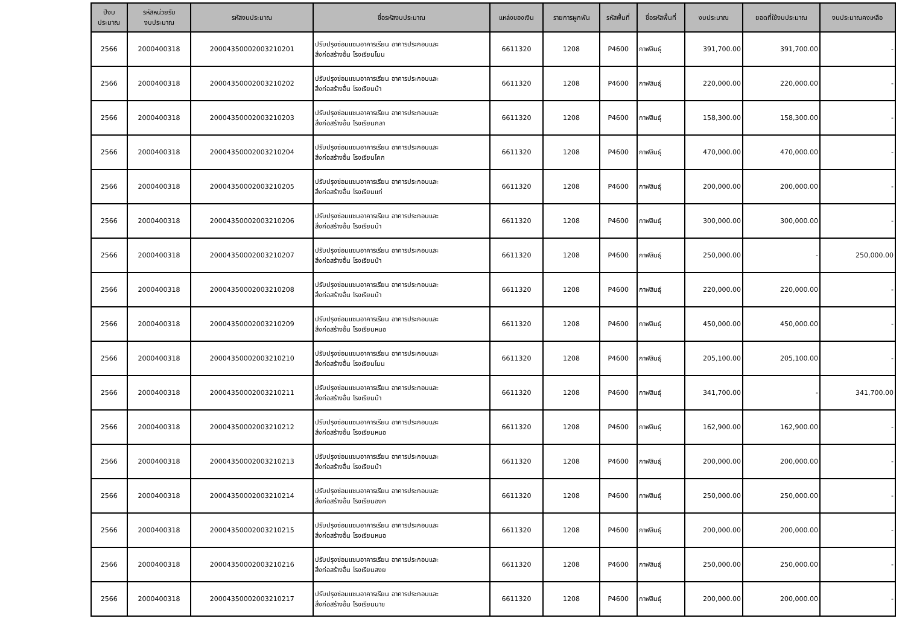| ปีงบ ประมาณ | รหัสหน่วยรับ งบประมาณ | รหัสงบประมาณ | ชื่อรหัสงบประมาณ | แหล่งของเงิน | รายการผูกพัน | รหัสพื้นที่ | ชื่อรหัสพื้นที่ | งบประมาณ | ยอดที่ใช้งบประมาณ | งบประมาณคงเหลือ |
| --- | --- | --- | --- | --- | --- | --- | --- | --- | --- | --- |
| 2566 | 2000400318 | 20004350002003210201 | ปรับปรุงซ่อมแซมอาคารเรียน อาคารประกอบและ สิ่งก่อสร้างอื่น โรงเรียนโนน | 6611320 | 1208 | P4600 | กาฬสินธุ์ | 391,700.00 | 391,700.00 | - |
| 2566 | 2000400318 | 20004350002003210202 | ปรับปรุงซ่อมแซมอาคารเรียน อาคารประกอบและ สิ่งก่อสร้างอื่น โรงเรียนบ้า | 6611320 | 1208 | P4600 | กาฬสินธุ์ | 220,000.00 | 220,000.00 | - |
| 2566 | 2000400318 | 20004350002003210203 | ปรับปรุงซ่อมแซมอาคารเรียน อาคารประกอบและ สิ่งก่อสร้างอื่น โรงเรียนกลา | 6611320 | 1208 | P4600 | กาฬสินธุ์ | 158,300.00 | 158,300.00 | - |
| 2566 | 2000400318 | 20004350002003210204 | ปรับปรุงซ่อมแซมอาคารเรียน อาคารประกอบและ สิ่งก่อสร้างอื่น โรงเรียนโคก | 6611320 | 1208 | P4600 | กาฬสินธุ์ | 470,000.00 | 470,000.00 | - |
| 2566 | 2000400318 | 20004350002003210205 | ปรับปรุงซ่อมแซมอาคารเรียน อาคารประกอบและ สิ่งก่อสร้างอื่น โรงเรียนแก่ | 6611320 | 1208 | P4600 | กาฬสินธุ์ | 200,000.00 | 200,000.00 | - |
| 2566 | 2000400318 | 20004350002003210206 | ปรับปรุงซ่อมแซมอาคารเรียน อาคารประกอบและ สิ่งก่อสร้างอื่น โรงเรียนบ้า | 6611320 | 1208 | P4600 | กาฬสินธุ์ | 300,000.00 | 300,000.00 | - |
| 2566 | 2000400318 | 20004350002003210207 | ปรับปรุงซ่อมแซมอาคารเรียน อาคารประกอบและ สิ่งก่อสร้างอื่น โรงเรียนบ้า | 6611320 | 1208 | P4600 | กาฬสินธุ์ | 250,000.00 | - | 250,000.00 |
| 2566 | 2000400318 | 20004350002003210208 | ปรับปรุงซ่อมแซมอาคารเรียน อาคารประกอบและ สิ่งก่อสร้างอื่น โรงเรียนบ้า | 6611320 | 1208 | P4600 | กาฬสินธุ์ | 220,000.00 | 220,000.00 | - |
| 2566 | 2000400318 | 20004350002003210209 | ปรับปรุงซ่อมแซมอาคารเรียน อาคารประกอบและ สิ่งก่อสร้างอื่น โรงเรียนหนอ | 6611320 | 1208 | P4600 | กาฬสินธุ์ | 450,000.00 | 450,000.00 | - |
| 2566 | 2000400318 | 20004350002003210210 | ปรับปรุงซ่อมแซมอาคารเรียน อาคารประกอบและ สิ่งก่อสร้างอื่น โรงเรียนโนน | 6611320 | 1208 | P4600 | กาฬสินธุ์ | 205,100.00 | 205,100.00 | - |
| 2566 | 2000400318 | 20004350002003210211 | ปรับปรุงซ่อมแซมอาคารเรียน อาคารประกอบและ สิ่งก่อสร้างอื่น โรงเรียนบ้า | 6611320 | 1208 | P4600 | กาฬสินธุ์ | 341,700.00 | - | 341,700.00 |
| 2566 | 2000400318 | 20004350002003210212 | ปรับปรุงซ่อมแซมอาคารเรียน อาคารประกอบและ สิ่งก่อสร้างอื่น โรงเรียนหนอ | 6611320 | 1208 | P4600 | กาฬสินธุ์ | 162,900.00 | 162,900.00 | - |
| 2566 | 2000400318 | 20004350002003210213 | ปรับปรุงซ่อมแซมอาคารเรียน อาคารประกอบและ สิ่งก่อสร้างอื่น โรงเรียนบ้า | 6611320 | 1208 | P4600 | กาฬสินธุ์ | 200,000.00 | 200,000.00 | - |
| 2566 | 2000400318 | 20004350002003210214 | ปรับปรุงซ่อมแซมอาคารเรียน อาคารประกอบและ สิ่งก่อสร้างอื่น โรงเรียนองค | 6611320 | 1208 | P4600 | กาฬสินธุ์ | 250,000.00 | 250,000.00 | - |
| 2566 | 2000400318 | 20004350002003210215 | ปรับปรุงซ่อมแซมอาคารเรียน อาคารประกอบและ สิ่งก่อสร้างอื่น โรงเรียนหนอ | 6611320 | 1208 | P4600 | กาฬสินธุ์ | 200,000.00 | 200,000.00 | - |
| 2566 | 2000400318 | 20004350002003210216 | ปรับปรุงซ่อมแซมอาคารเรียน อาคารประกอบและ สิ่งก่อสร้างอื่น โรงเรียนสงย | 6611320 | 1208 | P4600 | กาฬสินธุ์ | 250,000.00 | 250,000.00 | - |
| 2566 | 2000400318 | 20004350002003210217 | ปรับปรุงซ่อมแซมอาคารเรียน อาคารประกอบและ สิ่งก่อสร้างอื่น โรงเรียนนาข | 6611320 | 1208 | P4600 | กาฬสินธุ์ | 200,000.00 | 200,000.00 | - |